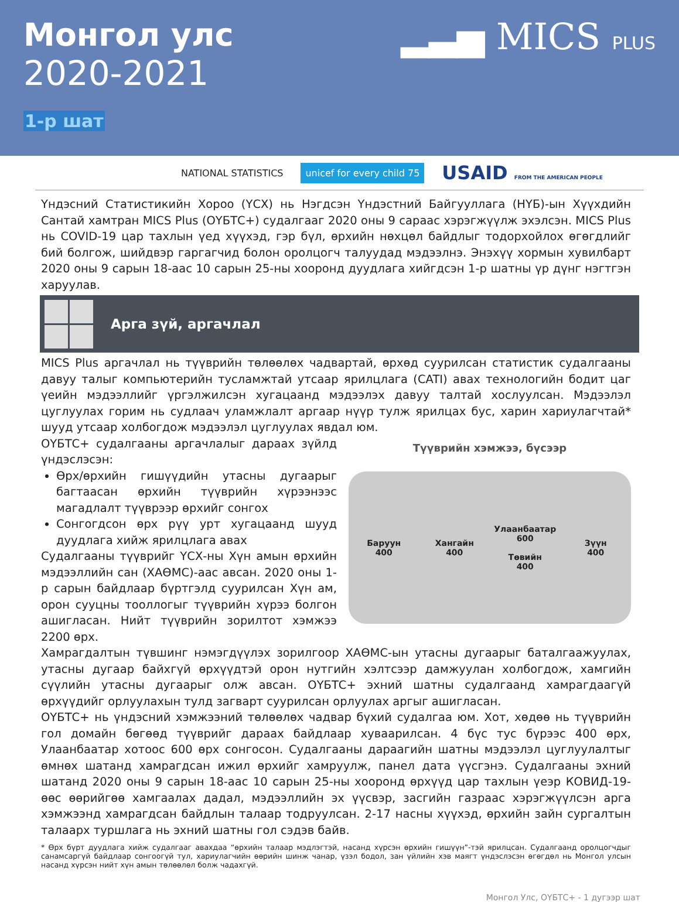Монгол улс
2020-2021
1-р шат
▂▃▅ MICS PLUS
NATIONAL STATISTICS unicef for every child 75 USAID FROM THE AMERICAN PEOPLE
Үндэсний Статистикийн Хороо (ҮСХ) нь Нэгдсэн Үндэстний Байгууллага (НҮБ)-ын Хүүхдийн Сантай хамтран MICS Plus (ОҮБТС+) судалгааг 2020 оны 9 сараас хэрэгжүүлж эхэлсэн. MICS Plus нь COVID-19 цар тахлын үед хүүхэд, гэр бүл, өрхийн нөхцөл байдлыг тодорхойлох өгөгдлийг бий болгож, шийдвэр гаргагчид болон оролцогч талуудад мэдээлнэ. Энэхүү хормын хувилбарт 2020 оны 9 сарын 18-аас 10 сарын 25-ны хооронд дуудлага хийгдсэн 1-р шатны үр дүнг нэгтгэн харуулав.
Арга зүй, аргачлал
MICS Plus аргачлал нь түүврийн төлөөлөх чадвартай, өрхөд суурилсан статистик судалгааны давуу талыг компьютерийн тусламжтай утсаар ярилцлага (CATI) авах технологийн бодит цаг үеийн мэдээллийг үргэлжилсэн хугацаанд мэдээлэх давуу талтай хослуулсан. Мэдээлэл цуглуулах горим нь судлаач уламжлалт аргаар нүүр тулж ярилцах бус, харин хариулагчтай* шууд утсаар холбогдож мэдээлэл цуглуулах явдал юм.
ОҮБТС+ судалгааны аргачлалыг дараах зүйлд үндэслэсэн:
Өрх/өрхийн гишүүдийн утасны дугаарыг багтаасан өрхийн түүврийн хүрээнээс магадлалт түүврээр өрхийг сонгох
Сонгогдсон өрх рүү урт хугацаанд шууд дуудлага хийж ярилцлага авах
Судалгааны түүврийг ҮСХ-ны Хүн амын өрхийн мэдээллийн сан (ХАӨМС)-аас авсан. 2020 оны 1-р сарын байдлаар бүртгэлд суурилсан Хүн ам, орон сууцны тооллогыг түүврийн хүрээ болгон ашигласан. Нийт түүврийн зорилтот хэмжээ 2200 өрх.
Түүврийн хэмжээ, бүсээр
Баруун
400
Хангайн
400
Улаанбаатар
600
Төвийн
400
Зүүн
400
Хамрагдалтын түвшинг нэмэгдүүлэх зорилгоор ХАӨМС-ын утасны дугаарыг баталгаажуулах, утасны дугаар байхгүй өрхүүдтэй орон нутгийн хэлтсээр дамжуулан холбогдож, хамгийн сүүлийн утасны дугаарыг олж авсан. ОҮБТС+ эхний шатны судалгаанд хамрагдаагүй өрхүүдийг орлуулахын тулд загварт суурилсан орлуулах аргыг ашигласан.
ОҮБТС+ нь үндэсний хэмжээний төлөөлөх чадвар бүхий судалгаа юм. Хот, хөдөө нь түүврийн гол домайн бөгөөд түүврийг дараах байдлаар хуваарилсан. 4 бүс тус бүрээс 400 өрх, Улаанбаатар хотоос 600 өрх сонгосон. Судалгааны дараагийн шатны мэдээлэл цуглуулалтыг өмнөх шатанд хамрагдсан ижил өрхийг хамруулж, панел дата үүсгэнэ. Судалгааны эхний шатанд 2020 оны 9 сарын 18-аас 10 сарын 25-ны хооронд өрхүүд цар тахлын үеэр КОВИД-19-өөс өөрийгөө хамгаалах дадал, мэдээллийн эх үүсвэр, засгийн газраас хэрэгжүүлсэн арга хэмжээнд хамрагдсан байдлын талаар тодруулсан. 2-17 насны хүүхэд, өрхийн зайн сургалтын талаарх туршлага нь эхний шатны гол сэдэв байв.
* Өрх бүрт дуудлага хийж судалгааг авахдаа “өрхийн талаар мэдлэгтэй, насанд хүрсэн өрхийн гишүүн”-тэй ярилцсан. Судалгаанд оролцогчдыг санамсаргүй байдлаар сонгоогүй тул, хариулагчийн өөрийн шинж чанар, үзэл бодол, зан үйлийн хэв маягт үндэслэсэн өгөгдөл нь Монгол улсын насанд хүрсэн нийт хүн амын төлөөлөл болж чадахгүй.
Монгол Улс, ОҮБТС+ - 1 дугээр шат